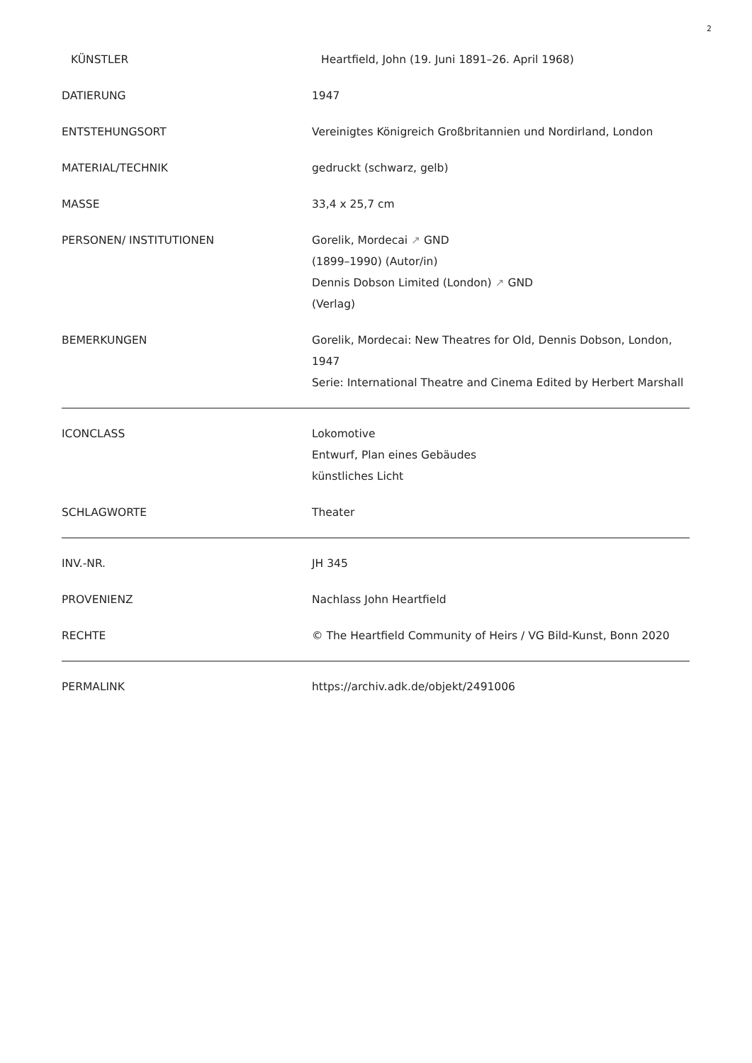2
| KÜNSTLER | Heartfield, John (19. Juni 1891–26. April 1968) |
| DATIERUNG | 1947 |
| ENTSTEHUNGSORT | Vereinigtes Königreich Großbritannien und Nordirland, London |
| MATERIAL/TECHNIK | gedruckt (schwarz, gelb) |
| MASSE | 33,4 x 25,7 cm |
| PERSONEN/ INSTITUTIONEN | Gorelik, Mordecai ↗ GND (1899–1990) (Autor/in) Dennis Dobson Limited (London) ↗ GND (Verlag) |
| BEMERKUNGEN | Gorelik, Mordecai: New Theatres for Old, Dennis Dobson, London, 1947 Serie: International Theatre and Cinema Edited by Herbert Marshall |
| ICONCLASS | Lokomotive Entwurf, Plan eines Gebäudes künstliches Licht |
| SCHLAGWORTE | Theater |
| INV.-NR. | JH 345 |
| PROVENIENZ | Nachlass John Heartfield |
| RECHTE | © The Heartfield Community of Heirs / VG Bild-Kunst, Bonn 2020 |
| PERMALINK | https://archiv.adk.de/objekt/2491006 |